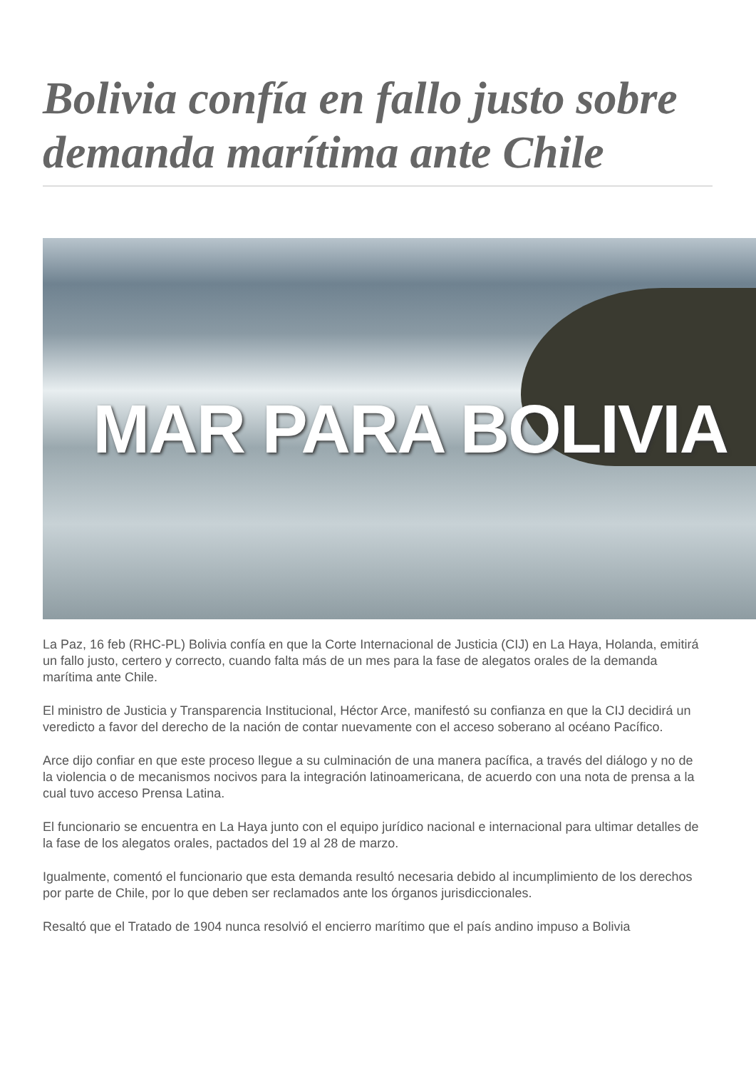Bolivia confía en fallo justo sobre demanda marítima ante Chile
MAR PARA BOLIVIA
La Paz, 16 feb (RHC-PL) Bolivia confía en que la Corte Internacional de Justicia (CIJ) en La Haya, Holanda, emitirá un fallo justo, certero y correcto, cuando falta más de un mes para la fase de alegatos orales de la demanda marítima ante Chile.
El ministro de Justicia y Transparencia Institucional, Héctor Arce, manifestó su confianza en que la CIJ decidirá un veredicto a favor del derecho de la nación de contar nuevamente con el acceso soberano al océano Pacífico.
Arce dijo confiar en que este proceso llegue a su culminación de una manera pacífica, a través del diálogo y no de la violencia o de mecanismos nocivos para la integración latinoamericana, de acuerdo con una nota de prensa a la cual tuvo acceso Prensa Latina.
El funcionario se encuentra en La Haya junto con el equipo jurídico nacional e internacional para ultimar detalles de la fase de los alegatos orales, pactados del 19 al 28 de marzo.
Igualmente, comentó el funcionario que esta demanda resultó necesaria debido al incumplimiento de los derechos por parte de Chile, por lo que deben ser reclamados ante los órganos jurisdiccionales.
Resaltó que el Tratado de 1904 nunca resolvió el encierro marítimo que el país andino impuso a Bolivia